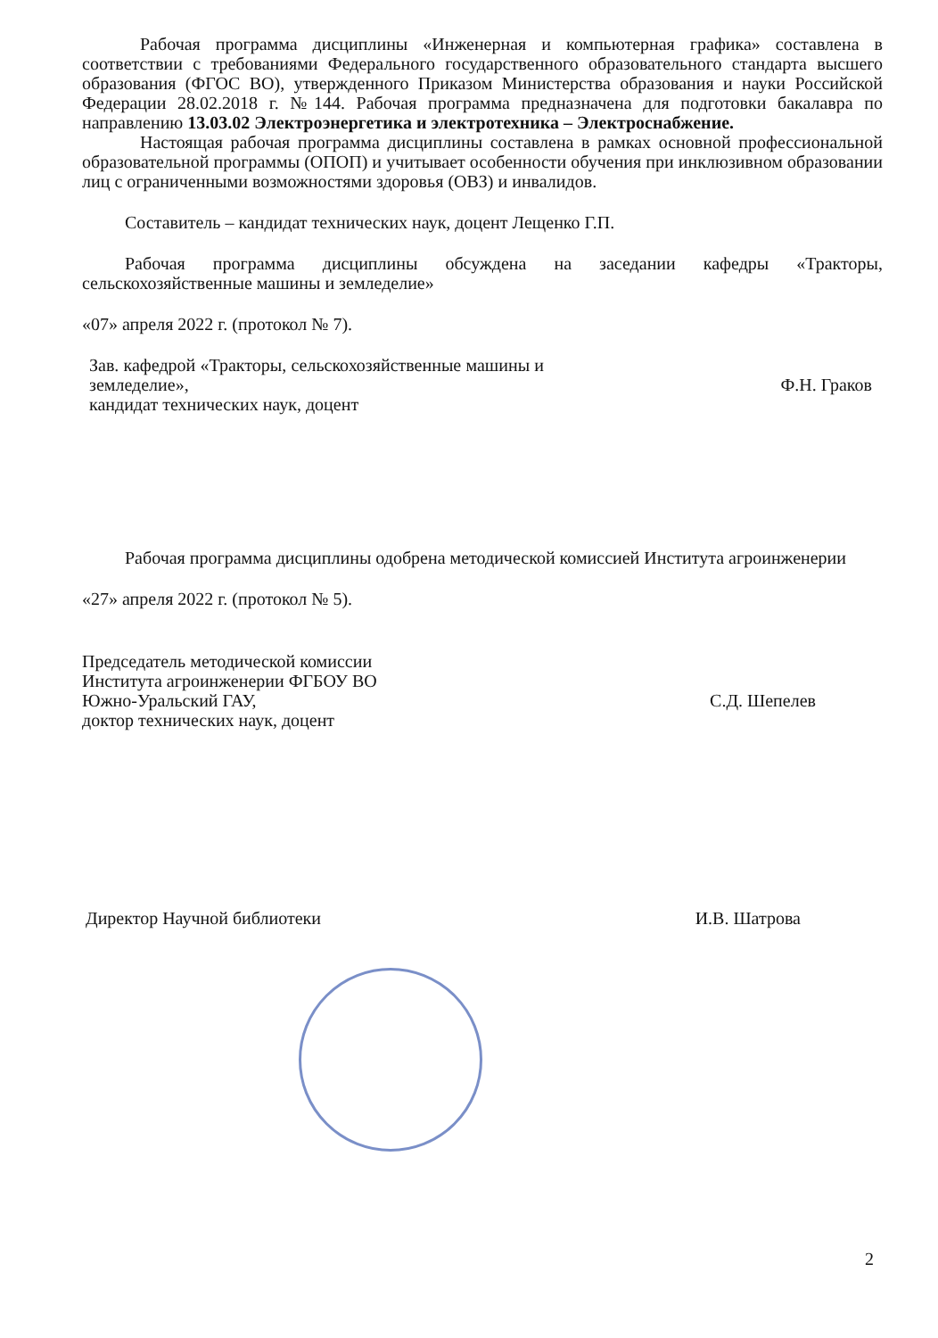Рабочая программа дисциплины «Инженерная и компьютерная графика» составлена в соответствии с требованиями Федерального государственного образовательного стандарта высшего образования (ФГОС ВО), утвержденного Приказом Министерства образования и науки Российской Федерации 28.02.2018 г. №144. Рабочая программа предназначена для подготовки бакалавра по направлению 13.03.02 Электроэнергетика и электротехника – Электроснабжение.
Настоящая рабочая программа дисциплины составлена в рамках основной профессиональной образовательной программы (ОПОП) и учитывает особенности обучения при инклюзивном образовании лиц с ограниченными возможностями здоровья (ОВЗ) и инвалидов.
Составитель – кандидат технических наук, доцент Лещенко Г.П.
Рабочая программа дисциплины обсуждена на заседании кафедры «Тракторы, сельскохозяйственные машины и земледелие»
«07» апреля 2022 г. (протокол № 7).
Зав. кафедрой «Тракторы, сельскохозяйственные машины и земледелие»,
кандидат технических наук, доцент
Ф.Н. Граков
Рабочая программа дисциплины одобрена методической комиссией Института агроинженерии
«27» апреля 2022 г. (протокол № 5).
Председатель методической комиссии
Института агроинженерии ФГБОУ ВО
Южно-Уральский ГАУ,
доктор технических наук, доцент
С.Д. Шепелев
Директор Научной библиотеки
И.В. Шатрова
2